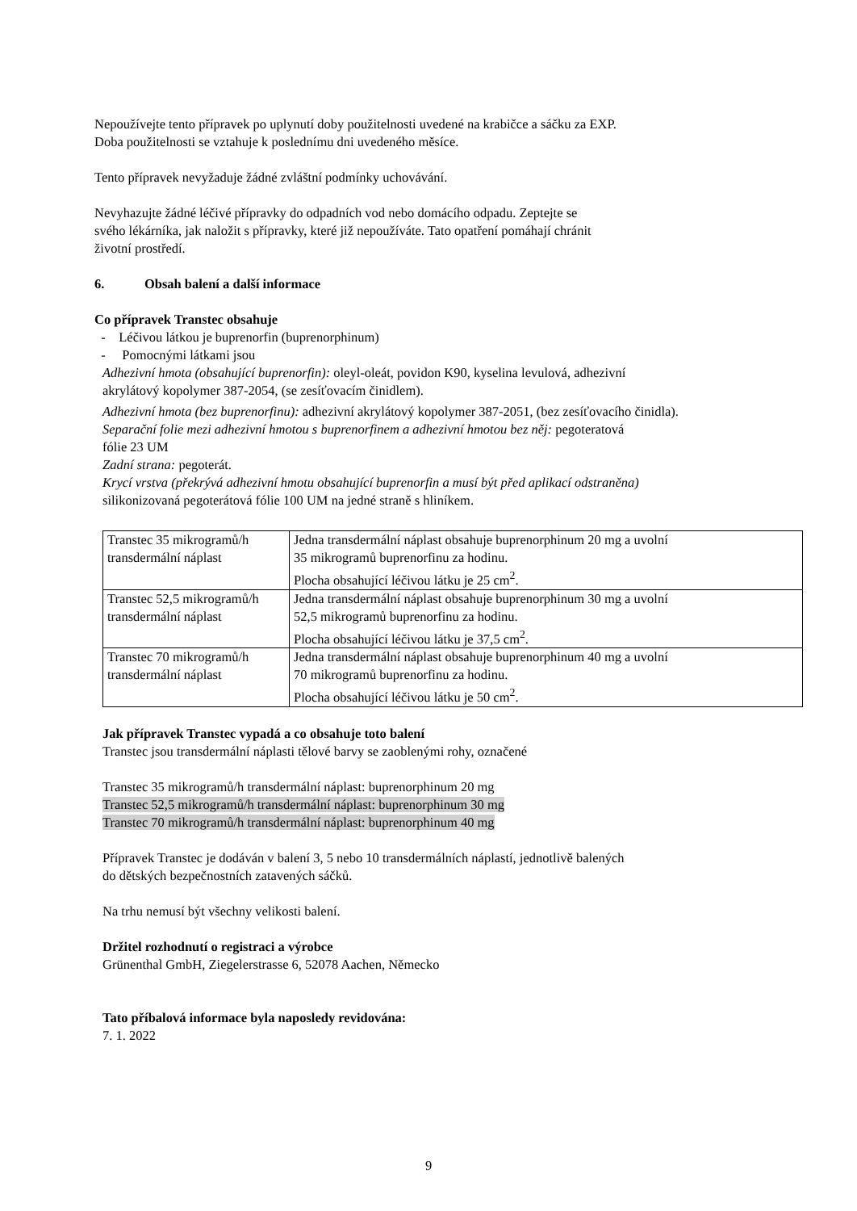Nepoužívejte tento přípravek po uplynutí doby použitelnosti uvedené na krabičce a sáčku za EXP.
Doba použitelnosti se vztahuje k poslednímu dni uvedeného měsíce.
Tento přípravek nevyžaduje žádné zvláštní podmínky uchovávání.
Nevyhazujte žádné léčivé přípravky do odpadních vod nebo domácího odpadu. Zeptejte se
svého lékárníka, jak naložit s přípravky, které již nepoužíváte. Tato opatření pomáhají chránit
životní prostředí.
6. Obsah balení a další informace
Co přípravek Transtec obsahuje
- Léčivou látkou je buprenorfin (buprenorphinum)
- Pomocnými látkami jsou
Adhezivní hmota (obsahující buprenorfin): oleyl-oleát, povidon K90, kyselina levulová, adhezivní
akrylátový kopolymer 387-2054, (se zesíťovacím činidlem).
Adhezivní hmota (bez buprenorfinu): adhezivní akrylátový kopolymer 387-2051, (bez zesíťovacího činidla).
Separační folie mezi adhezivní hmotou s buprenorfinem a adhezivní hmotou bez něj: pegoteratová
fólie 23 UM
Zadní strana: pegoterát.
Krycí vrstva (překrývá adhezivní hmotu obsahující buprenorfin a musí být před aplikací odstraněna)
silikonizovaná pegoterátová fólie 100 UM na jedné straně s hliníkem.
| Transtec 35 mikrogramů/h transdermální náplast | Jedna transdermální náplast obsahuje buprenorphinum 20 mg a uvolní 35 mikrogramů buprenorfinu za hodinu. Plocha obsahující léčivou látku je 25 cm<sup>2</sup>. |
| Transtec 52,5 mikrogramů/h transdermální náplast | Jedna transdermální náplast obsahuje buprenorphinum 30 mg a uvolní 52,5 mikrogramů buprenorfinu za hodinu. Plocha obsahující léčivou látku je 37,5 cm<sup>2</sup>. |
| Transtec 70 mikrogramů/h transdermální náplast | Jedna transdermální náplast obsahuje buprenorphinum 40 mg a uvolní 70 mikrogramů buprenorfinu za hodinu. Plocha obsahující léčivou látku je 50 cm<sup>2</sup>. |
Jak přípravek Transtec vypadá a co obsahuje toto balení
Transtec jsou transdermální náplasti tělové barvy se zaoblenými rohy, označené
Transtec 35 mikrogramů/h transdermální náplast: buprenorphinum 20 mg
Transtec 52,5 mikrogramů/h transdermální náplast: buprenorphinum 30 mg
Transtec 70 mikrogramů/h transdermální náplast: buprenorphinum 40 mg
Přípravek Transtec je dodáván v balení 3, 5 nebo 10 transdermálních náplastí, jednotlivě balených
do dětských bezpečnostních zatavených sáčků.
Na trhu nemusí být všechny velikosti balení.
Držitel rozhodnutí o registraci a výrobce
Grünenthal GmbH, Ziegelerstrasse 6, 52078 Aachen, Německo
Tato příbalová informace byla naposledy revidována:
7. 1. 2022
9